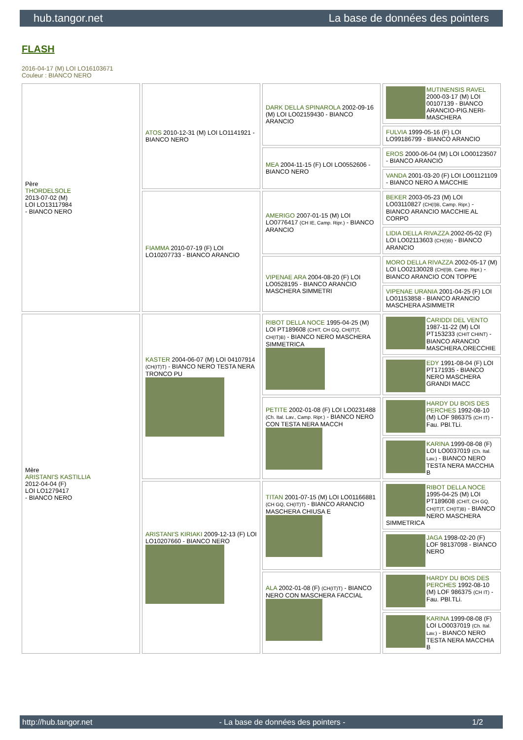hub.tangor.net La base de données des pointers
FLASH
2016-04-17 (M) LOI LO16103671
Couleur : BIANCO NERO
| Père THORDELSOLE 2013-07-02 (M) LOI LO13117984 - BIANCO NERO | ATOS 2010-12-31 (M) LOI LO1141921 - BIANCO NERO | DARK DELLA SPINAROLA 2002-09-16 (M) LOI LO02159430 - BIANCO ARANCIO | MUTINENSIS RAVEL 2000-03-17 (M) LOI 00107139 - BIANCO ARANCIO-PIG.NERI-MASCHERA |
| | | | FULVIA 1999-05-16 (F) LOI LO99186799 - BIANCO ARANCIO |
| | | MEA 2004-11-15 (F) LOI LO0552606 - BIANCO NERO | EROS 2000-06-04 (M) LOI LO00123507 - BIANCO ARANCIO |
| | | | VANDA 2001-03-20 (F) LOI LO01121109 - BIANCO NERO A MACCHIE |
| | FIAMMA 2010-07-19 (F) LOI LO10207733 - BIANCO ARANCIO | AMERIGO 2007-01-15 (M) LOI LO0776417 (CH IE, Camp. Ripr.) - BIANCO ARANCIO | BEKER 2003-05-23 (M) LOI LO03110827 (CH(I)B, Camp. Ripr.) - BIANCO ARANCIO MACCHIE AL CORPO |
| | | | LIDIA DELLA RIVAZZA 2002-05-02 (F) LOI LO02113603 (CH(I)B) - BIANCO ARANCIO |
| | | VIPENAE ARA 2004-08-20 (F) LOI LO0528195 - BIANCO ARANCIO MASCHERA SIMMETRI | MORO DELLA RIVAZZA 2002-05-17 (M) LOI LO02130028 (CH(I)B, Camp. Ripr.) - BIANCO ARANCIO CON TOPPE |
| | | | VIPENAE URANIA 2001-04-25 (F) LOI LO01153858 - BIANCO ARANCIO MASCHERA ASIMMETR |
| Mère ARISTANI'S KASTILLIA 2012-04-04 (F) LOI LO1279417 - BIANCO NERO | KASTER 2004-06-07 (M) LOI 04107914 (CH(IT)T) - BIANCO NERO TESTA NERA TRONCO PU | RIBOT DELLA NOCE 1995-04-25 (M) LOI PT189608 (CHIT, CH GQ, CH(IT)T, CH(IT)B) - BIANCO NERO MASCHERA SIMMETRICA | CARIDDI DEL VENTO 1987-11-22 (M) LOI PT153233 (CHIT CHINT) - BIANCO ARANCIO MASCHERA,ORECCHIE |
| | | | EDY 1991-08-04 (F) LOI PT171935 - BIANCO NERO MASCHERA GRANDI MACC |
| | | PETITE 2002-01-08 (F) LOI LO0231488 (Ch. Ital. Lav., Camp. Ripr.) - BIANCO NERO CON TESTA NERA MACCH | HARDY DU BOIS DES PERCHES 1992-08-10 (M) LOF 986375 (CH IT) - Fau. PBl.TLi. |
| | | | KARINA 1999-08-08 (F) LOI LO0037019 (Ch. Ital. Lav.) - BIANCO NERO TESTA NERA MACCHIA B |
| | ARISTANI'S KIRIAKI 2009-12-13 (F) LOI LO10207660 - BIANCO NERO | TITAN 2001-07-15 (M) LOI LO01166881 (CH GQ, CH(IT)T) - BIANCO ARANCIO MASCHERA CHIUSA E | RIBOT DELLA NOCE 1995-04-25 (M) LOI PT189608 (CHIT, CH GQ, CH(IT)T, CH(IT)B) - BIANCO NERO MASCHERA SIMMETRICA |
| | | | JAGA 1998-02-20 (F) LOF 98137098 - BIANCO NERO |
| | | ALA 2002-01-08 (F) (CH(IT)T) - BIANCO NERO CON MASCHERA FACCIAL | HARDY DU BOIS DES PERCHES 1992-08-10 (M) LOF 986375 (CH IT) - Fau. PBl.TLi. |
| | | | KARINA 1999-08-08 (F) LOI LO0037019 (Ch. Ital. Lav.) - BIANCO NERO TESTA NERA MACCHIA B |
http://hub.tangor.net - La base de données des pointers - 1/2